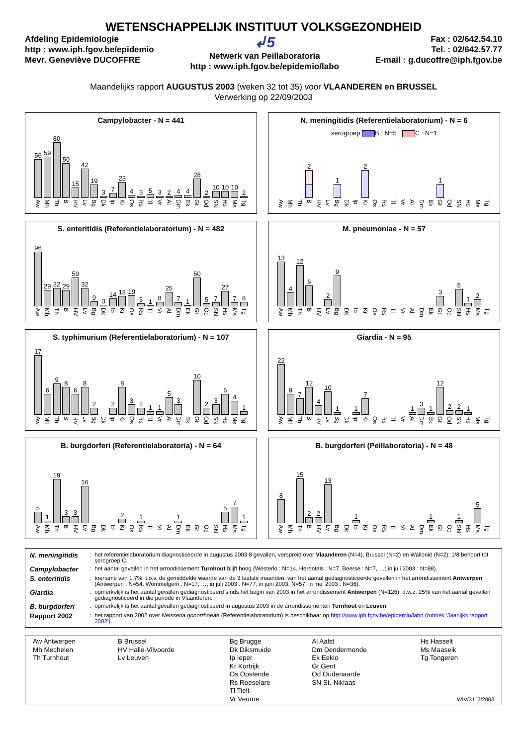WETENSCHAPPELIJK INSTITUUT VOLKSGEZONDHEID
Afdeling Epidemiologie
http : www.iph.fgov.be/epidemio
Mevr. Geneviève DUCOFFRE
↲5
Netwerk van Peillaboratoria
http : www.iph.fgov.be/epidemio/labo
Fax : 02/642.54.10
Tel. : 02/642.57.77
E-mail : g.ducoffre@iph.fgov.be
Maandelijks rapport AUGUSTUS 2003 (weken 32 tot 35) voor VLAANDEREN en BRUSSEL
Verwerking op 22/09/2003
Campylobacter - N = 441
56
Aw
59
Mh
80
Th
50
B
15
HV
42
Lv
19
Bg
3
Dk
7
Ip
23
Kr
4
Os
3
Rs
5
Tl
3
Vr
2
Al
4
Dm
4
Ek
28
Gt
2
Od
10
SN
10
Hs
10
Ms
2
Tg
N. meningitidis (Referentielaboratorium) - N = 6
serogroep B : N=5 C : N=1
Aw
Mh
Th
2
B
HV
Lv
1
Bg
Dk
Ip
2
Kr
Os
Rs
Tl
Vr
Al
Dm
Ek
1
Gt
Od
SN
Hs
Ms
Tg
S. enteritidis (Referentielaboratorium) - N = 482
96
Aw
29
Mh
32
Th
29
B
50
HV
32
Lv
9
Bg
3
Dk
14
Ip
18
Kr
19
Os
5
Rs
1
Tl
8
Vr
25
Al
7
Dm
1
Ek
50
Gt
5
Od
7
SN
27
Hs
7
Ms
8
Tg
M. pneumoniae - N = 57
13
Aw
4
Mh
12
Th
6
B
HV
2
Lv
9
Bg
Dk
Ip
Kr
Os
Rs
Tl
Vr
Al
Dm
Ek
3
Gt
Od
5
SN
1
Hs
2
Ms
Tg
S. typhimurium (Referentielaboratorium) - N = 107
17
Aw
6
Mh
9
Th
8
B
6
HV
8
Lv
2
Bg
Dk
2
Ip
8
Kr
3
Os
2
Rs
1
Tl
1
Vr
5
Al
3
Dm
Ek
10
Gt
2
Od
3
SN
6
Hs
4
Ms
1
Tg
Giardia - N = 95
22
Aw
9
Mh
7
Th
12
B
4
HV
10
Lv
1
Bg
Dk
1
Ip
7
Kr
Os
Rs
Tl
Vr
1
Al
3
Dm
1
Ek
12
Gt
2
Od
2
SN
1
Hs
Ms
Tg
B. burgdorferi (Referentielaboratoria) - N = 64
5
Aw
1
Mh
19
Th
3
B
3
HV
16
Lv
Bg
Dk
Ip
2
Kr
Os
1
Rs
Tl
Vr
Al
1
Dm
Ek
Gt
Od
SN
5
Hs
7
Ms
1
Tg
B. burgdorferi (Peillaboratoria) - N = 48
8
Aw
Mh
15
Th
2
B
2
HV
13
Lv
Bg
Dk
1
Ip
Kr
Os
Rs
Tl
Vr
Al
Dm
1
Ek
Gt
Od
1
SN
Hs
5
Ms
Tg
| N. meningitidis | : | het referentielaboratorium diagnosticeerde in augustus 2003 8 gevallen, verspreid over Vlaanderen (N=4), Brussel (N=2) en Wallonië (N=2); 1/8 behoort tot serogroep C. |
| Campylobacter | : | het aantal gevallen in het arrondissement Turnhout blijft hoog (Westerlo : N=14, Herentals : N=7, Beerse : N=7, …; in juli 2003 : N=88). |
| S. enteritidis | : | toename van 1,7%, t.o.v. de gemiddelde waarde van de 3 laatste maanden, van het aantal gediagnosticeerde gevallen in het arrondissement Antwerpen (Antwerpen : N=54, Wommelgem : N=17, …; in juli 2003 : N=77, in juni 2003: N=57, in mei 2003 : N=36). |
| Giardia | : | opmerkelijk is het aantal gevallen gediagnosticeerd sinds het begin van 2003 in het arrondissement Antwerpen (N=126), d.w.z. 25% van het aantal gevallen gediagnosticeerd in die periode in Vlaanderen. |
| B. burgdorferi | : | opmerkelijk is het aantal gevallen gediagnosticeerd in augustus 2003 in de arrondissementen Turnhout en Leuven . |
| Rapport 2002 | : | het rapport van 2002 over Neisseria gonorrhoeae (Referentielaboratorium) is beschikbaar op http://www.iph.fgov.be/epidemio/labo (rubriek ‘Jaarlijks rapport 2002’). |
| Aw Antwerpen Mh Mechelen Th Turnhout | B Brussel HV Halle-Vilvoorde Lv Leuven | Bg Brugge Dk Diksmuide Ip Ieper Kr Kortrijk Os Oostende Rs Roeselare Tl Tielt Vr Veurne | Al Aalst Dm Dendermonde Ek Eeklo Gt Gent Od Oudenaarde SN St.-Niklaas | Hs Hasselt Ms Maaseik Tg Tongeren WIV/3112/2003 |